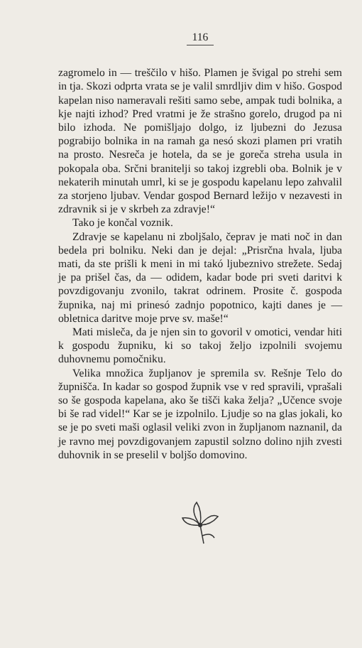116
zagromelo in — treščilo v hišo. Plamen je švigal po strehi sem in tja. Skozi odprta vrata se je valil smrdljiv dim v hišo. Gospod kapelan niso nameravali rešiti samo sebe, ampak tudi bolnika, a kje najti izhod? Pred vratmi je že strašno gorelo, drugod pa ni bilo izhoda. Ne pomišljajo dolgo, iz ljubezni do Jezusa pograbijo bolnika in na ramah ga nesó skozi plamen pri vratih na prosto. Nesreča je hotela, da se je goreča streha usula in pokopala oba. Srčni branitelji so takoj izgrebli oba. Bolnik je v nekaterih minutah umrl, ki se je gospodu kapelanu lepo zahvalil za storjeno ljubav. Vendar gospod Bernard ležijo v nezavesti in zdravnik si je v skrbeh za zdravje!“
Tako je končal voznik.
Zdravje se kapelanu ni zboljšalo, čeprav je mati noč in dan bedela pri bolniku. Neki dan je dejal: „Prisrčna hvala, ljuba mati, da ste prišli k meni in mi takó ljubeznivo strežete. Sedaj je pa prišel čas, da — odidem, kadar bode pri sveti daritvi k povzdigovanju zvonilo, takrat odrinem. Prosite č. gospoda župnika, naj mi prinesó zadnjo popotnico, kajti danes je — obletnica daritve moje prve sv. maše!“
Mati misleča, da je njen sin to govoril v omotici, vendar hiti k gospodu župniku, ki so takoj željo izpolnili svojemu duhovnemu pomočniku.
Velika množica župljanov je spremila sv. Rešnje Telo do župnišča. In kadar so gospod župnik vse v red spravili, vprašali so še gospoda kapelana, ako še tišči kaka želja? „Učence svoje bi še rad videl!“ Kar se je izpolnilo. Ljudje so na glas jokali, ko se je po sveti maši oglasil veliki zvon in župljanom naznanil, da je ravno mej povzdigovanjem zapustil solzno dolino njih zvesti duhovnik in se preselil v boljšo domovino.